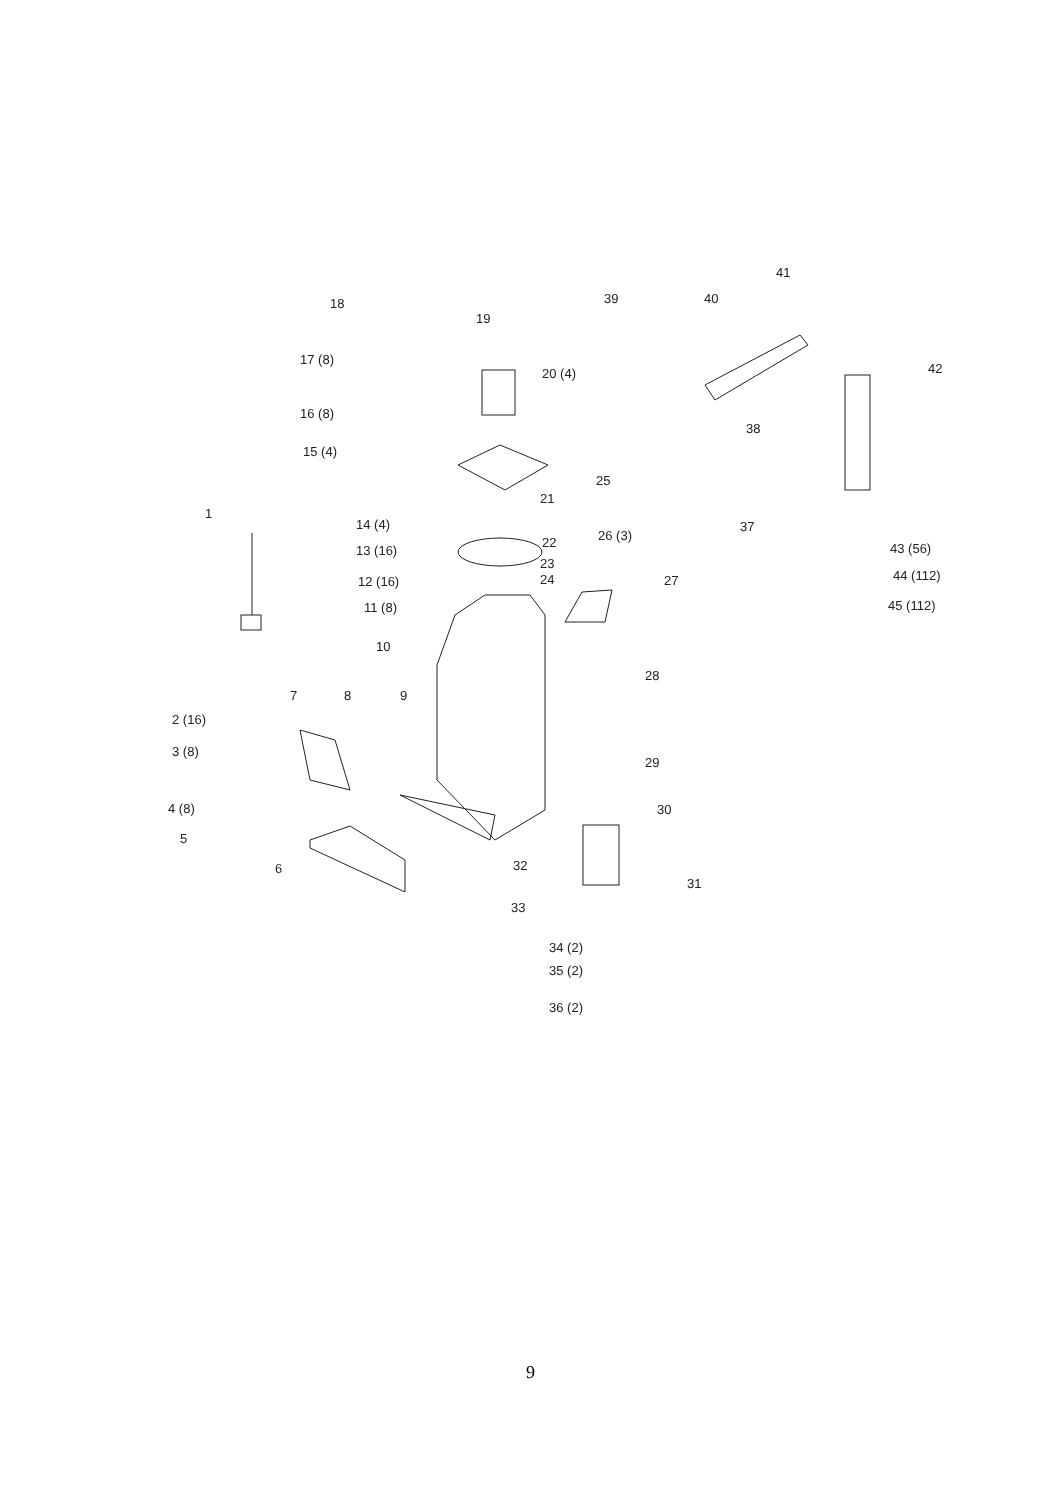1
2 (16)
3 (8)
4 (8)
5
6
7
8
9
10
11 (8)
12 (16)
13 (16)
14 (4)
15 (4)
16 (8)
17 (8)
18
19
20 (4)
21
22
23
24
25
26 (3)
27
28
29
30
31
32
33
34 (2)
35 (2)
36 (2)
37
38
39
40
41
42
43 (56)
44 (112)
45 (112)
9